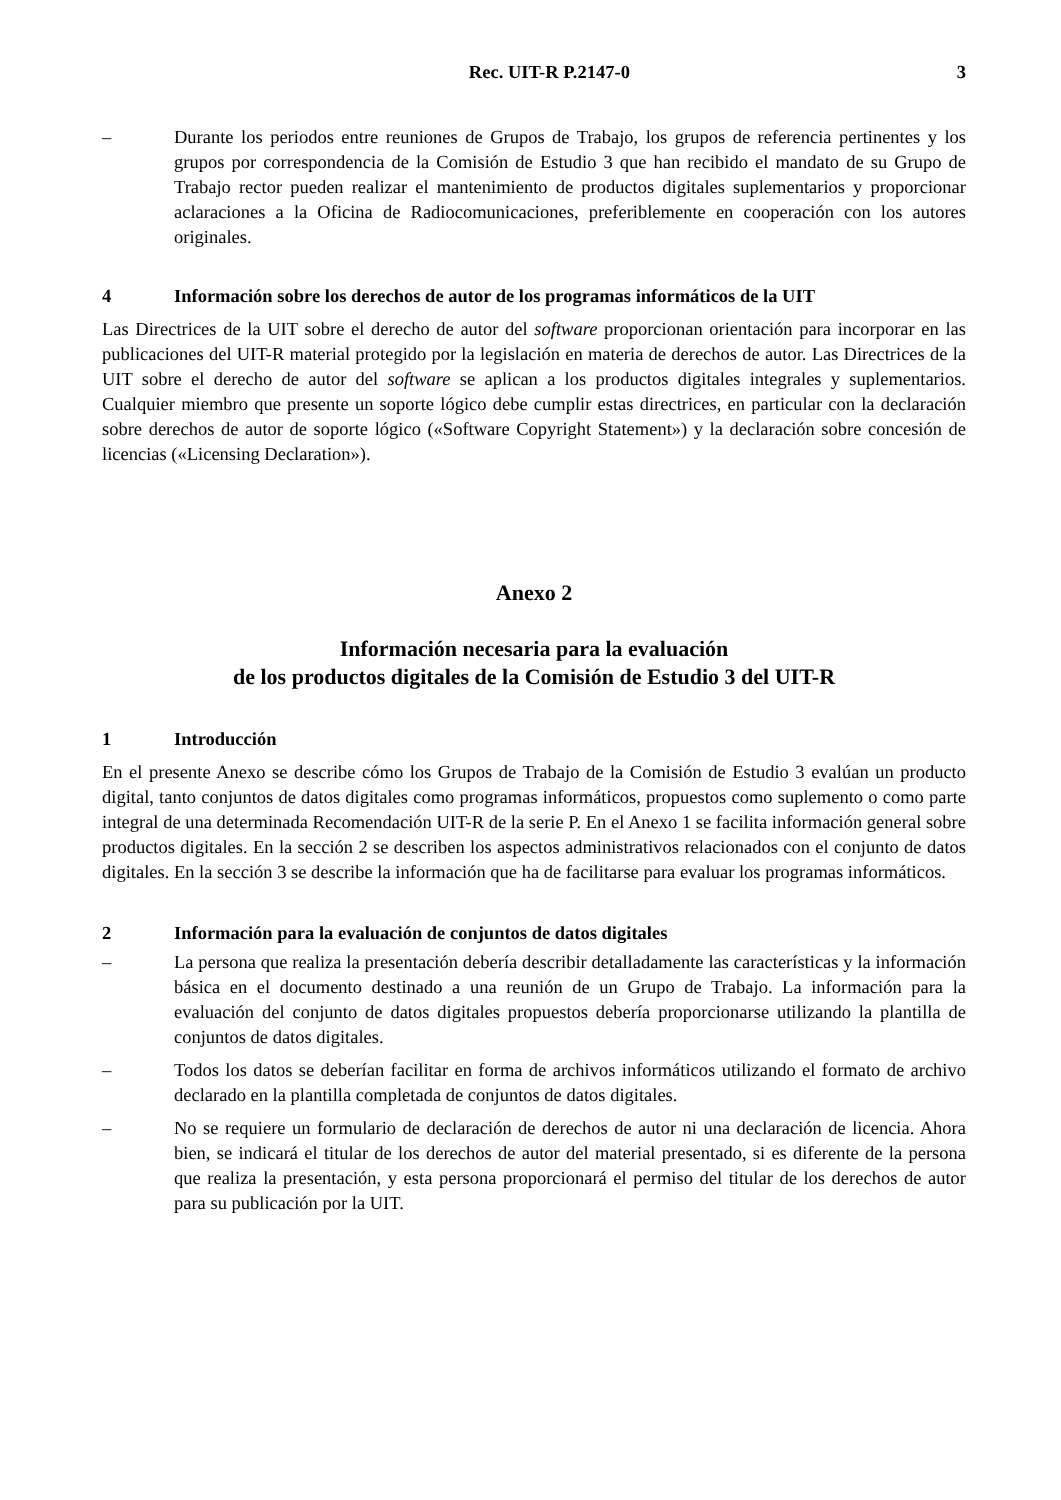Rec. UIT-R P.2147-0 3
– Durante los periodos entre reuniones de Grupos de Trabajo, los grupos de referencia pertinentes y los grupos por correspondencia de la Comisión de Estudio 3 que han recibido el mandato de su Grupo de Trabajo rector pueden realizar el mantenimiento de productos digitales suplementarios y proporcionar aclaraciones a la Oficina de Radiocomunicaciones, preferiblemente en cooperación con los autores originales.
4 Información sobre los derechos de autor de los programas informáticos de la UIT
Las Directrices de la UIT sobre el derecho de autor del software proporcionan orientación para incorporar en las publicaciones del UIT-R material protegido por la legislación en materia de derechos de autor. Las Directrices de la UIT sobre el derecho de autor del software se aplican a los productos digitales integrales y suplementarios. Cualquier miembro que presente un soporte lógico debe cumplir estas directrices, en particular con la declaración sobre derechos de autor de soporte lógico («Software Copyright Statement») y la declaración sobre concesión de licencias («Licensing Declaration»).
Anexo 2
Información necesaria para la evaluación
de los productos digitales de la Comisión de Estudio 3 del UIT-R
1 Introducción
En el presente Anexo se describe cómo los Grupos de Trabajo de la Comisión de Estudio 3 evalúan un producto digital, tanto conjuntos de datos digitales como programas informáticos, propuestos como suplemento o como parte integral de una determinada Recomendación UIT-R de la serie P. En el Anexo 1 se facilita información general sobre productos digitales. En la sección 2 se describen los aspectos administrativos relacionados con el conjunto de datos digitales. En la sección 3 se describe la información que ha de facilitarse para evaluar los programas informáticos.
2 Información para la evaluación de conjuntos de datos digitales
– La persona que realiza la presentación debería describir detalladamente las características y la información básica en el documento destinado a una reunión de un Grupo de Trabajo. La información para la evaluación del conjunto de datos digitales propuestos debería proporcionarse utilizando la plantilla de conjuntos de datos digitales.
– Todos los datos se deberían facilitar en forma de archivos informáticos utilizando el formato de archivo declarado en la plantilla completada de conjuntos de datos digitales.
– No se requiere un formulario de declaración de derechos de autor ni una declaración de licencia. Ahora bien, se indicará el titular de los derechos de autor del material presentado, si es diferente de la persona que realiza la presentación, y esta persona proporcionará el permiso del titular de los derechos de autor para su publicación por la UIT.